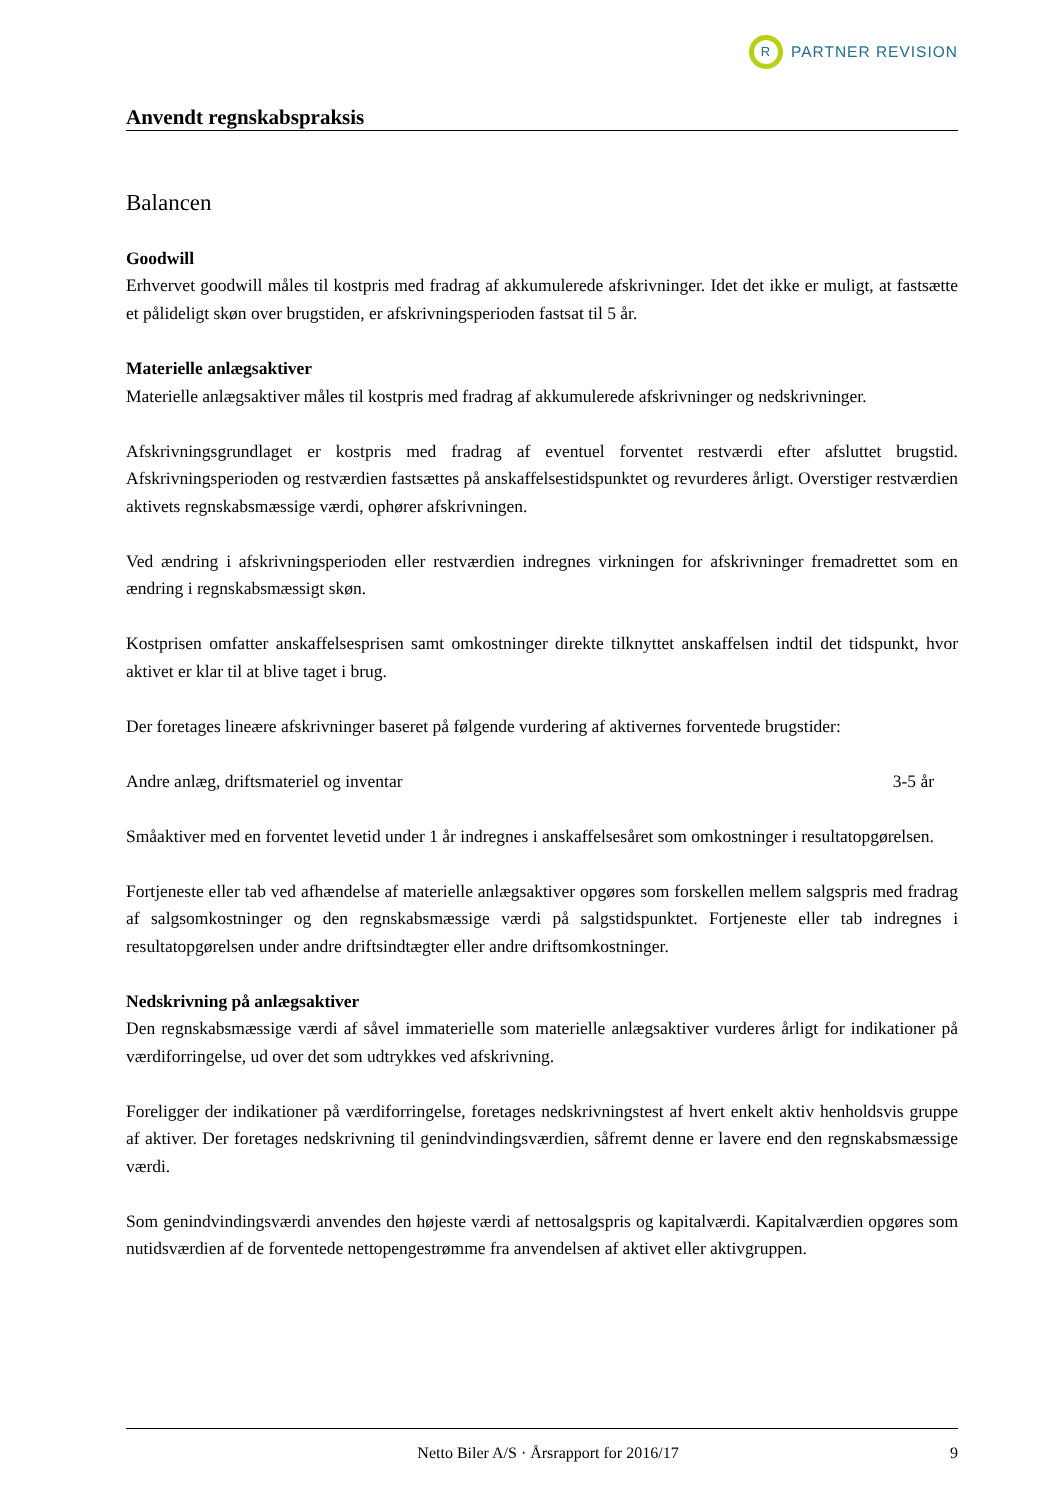R PARTNER REVISION
Anvendt regnskabspraksis
Balancen
Goodwill
Erhvervet goodwill måles til kostpris med fradrag af akkumulerede afskrivninger. Idet det ikke er muligt, at fastsætte et pålideligt skøn over brugstiden, er afskrivningsperioden fastsat til 5 år.
Materielle anlægsaktiver
Materielle anlægsaktiver måles til kostpris med fradrag af akkumulerede afskrivninger og nedskrivninger.
Afskrivningsgrundlaget er kostpris med fradrag af eventuel forventet restværdi efter afsluttet brugstid. Afskrivningsperioden og restværdien fastsættes på anskaffelsestidspunktet og revurderes årligt. Oversti­ger restværdien aktivets regnskabsmæssige værdi, ophører afskrivningen.
Ved ændring i afskrivningsperioden eller restværdien indregnes virkningen for afskrivninger fremadrettet som en ændring i regnskabsmæssigt skøn.
Kostprisen omfatter anskaffelsesprisen samt omkostninger direkte tilknyttet anskaffelsen indtil det tids­punkt, hvor aktivet er klar til at blive taget i brug.
Der foretages lineære afskrivninger baseret på følgende vurdering af aktivernes forventede brugstider:
| Andre anlæg, driftsmateriel og inventar | 3-5 år |
Småaktiver med en forventet levetid under 1 år indregnes i anskaffelsesåret som omkostninger i resultat­opgørelsen.
Fortjeneste eller tab ved afhændelse af materielle anlægsaktiver opgøres som forskellen mellem salgspris med fradrag af salgsomkostninger og den regnskabsmæssige værdi på salgstidspunktet. Fortjeneste eller tab indregnes i resultatopgørelsen under andre driftsindtægter eller andre driftsomkostninger.
Nedskrivning på anlægsaktiver
Den regnskabsmæssige værdi af såvel immaterielle som materielle anlægsaktiver vurderes årligt for indi­kationer på værdiforringelse, ud over det som udtrykkes ved afskrivning.
Foreligger der indikationer på værdiforringelse, foretages nedskrivningstest af hvert enkelt aktiv hen­holdsvis gruppe af aktiver. Der foretages nedskrivning til genindvindingsværdien, såfremt denne er lave­re end den regnskabsmæssige værdi.
Som genindvindingsværdi anvendes den højeste værdi af nettosalgspris og kapitalværdi. Kapitalværdien opgøres som nutidsværdien af de forventede nettopengestrømme fra anvendelsen af aktivet eller aktiv­gruppen.
Netto Biler A/S · Årsrapport for 2016/17 9